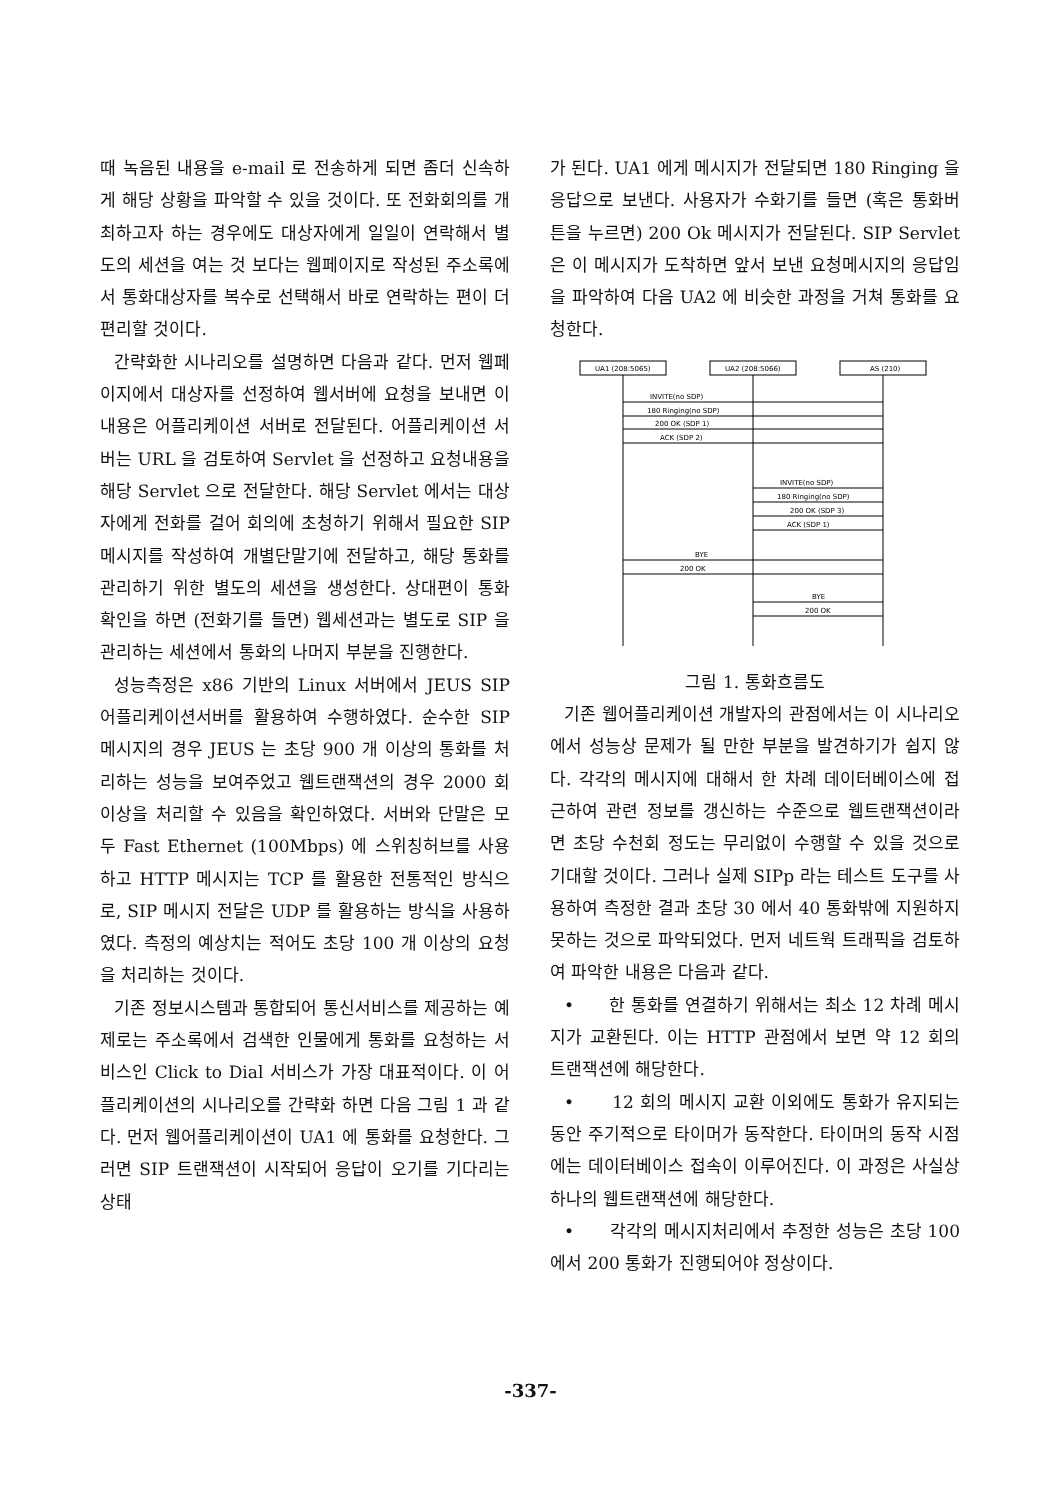때 녹음된 내용을 e-mail 로 전송하게 되면 좀더 신속하게 해당 상황을 파악할 수 있을 것이다. 또 전화회의를 개최하고자 하는 경우에도 대상자에게 일일이 연락해서 별도의 세션을 여는 것 보다는 웹페이지로 작성된 주소록에서 통화대상자를 복수로 선택해서 바로 연락하는 편이 더 편리할 것이다.
간략화한 시나리오를 설명하면 다음과 같다. 먼저 웹페이지에서 대상자를 선정하여 웹서버에 요청을 보내면 이 내용은 어플리케이션 서버로 전달된다. 어플리케이션 서버는 URL 을 검토하여 Servlet 을 선정하고 요청내용을 해당 Servlet 으로 전달한다. 해당 Servlet 에서는 대상자에게 전화를 걸어 회의에 초청하기 위해서 필요한 SIP 메시지를 작성하여 개별단말기에 전달하고, 해당 통화를 관리하기 위한 별도의 세션을 생성한다. 상대편이 통화 확인을 하면 (전화기를 들면) 웹세션과는 별도로 SIP 을 관리하는 세션에서 통화의 나머지 부분을 진행한다.
성능측정은 x86 기반의 Linux 서버에서 JEUS SIP 어플리케이션서버를 활용하여 수행하였다. 순수한 SIP 메시지의 경우 JEUS 는 초당 900 개 이상의 통화를 처리하는 성능을 보여주었고 웹트랜잭션의 경우 2000 회 이상을 처리할 수 있음을 확인하였다. 서버와 단말은 모두 Fast Ethernet (100Mbps) 에 스위칭허브를 사용하고 HTTP 메시지는 TCP 를 활용한 전통적인 방식으로, SIP 메시지 전달은 UDP 를 활용하는 방식을 사용하였다. 측정의 예상치는 적어도 초당 100 개 이상의 요청을 처리하는 것이다.
기존 정보시스템과 통합되어 통신서비스를 제공하는 예제로는 주소록에서 검색한 인물에게 통화를 요청하는 서비스인 Click to Dial 서비스가 가장 대표적이다. 이 어플리케이션의 시나리오를 간략화 하면 다음 그림 1 과 같다. 먼저 웹어플리케이션이 UA1 에 통화를 요청한다. 그러면 SIP 트랜잭션이 시작되어 응답이 오기를 기다리는 상태
가 된다. UA1 에게 메시지가 전달되면 180 Ringing 을 응답으로 보낸다. 사용자가 수화기를 들면 (혹은 통화버튼을 누르면) 200 Ok 메시지가 전달된다. SIP Servlet 은 이 메시지가 도착하면 앞서 보낸 요청메시지의 응답임을 파악하여 다음 UA2 에 비슷한 과정을 거쳐 통화를 요청한다.
UA1 (208:5065)
UA2 (208:5066)
AS (210)
INVITE(no SDP)
180 Ringing(no SDP)
200 OK (SDP 1)
ACK (SDP 2)
INVITE(no SDP)
180 Ringing(no SDP)
200 OK (SDP 3)
ACK (SDP 1)
BYE
200 OK
BYE
200 OK
그림 1. 통화흐름도
기존 웹어플리케이션 개발자의 관점에서는 이 시나리오에서 성능상 문제가 될 만한 부분을 발견하기가 쉽지 않다. 각각의 메시지에 대해서 한 차례 데이터베이스에 접근하여 관련 정보를 갱신하는 수준으로 웹트랜잭션이라면 초당 수천회 정도는 무리없이 수행할 수 있을 것으로 기대할 것이다. 그러나 실제 SIPp 라는 테스트 도구를 사용하여 측정한 결과 초당 30 에서 40 통화밖에 지원하지 못하는 것으로 파악되었다. 먼저 네트웍 트래픽을 검토하여 파악한 내용은 다음과 같다.
• 한 통화를 연결하기 위해서는 최소 12 차례 메시지가 교환된다. 이는 HTTP 관점에서 보면 약 12 회의 트랜잭션에 해당한다.
• 12 회의 메시지 교환 이외에도 통화가 유지되는 동안 주기적으로 타이머가 동작한다. 타이머의 동작 시점에는 데이터베이스 접속이 이루어진다. 이 과정은 사실상 하나의 웹트랜잭션에 해당한다.
• 각각의 메시지처리에서 추정한 성능은 초당 100 에서 200 통화가 진행되어야 정상이다.
-337-